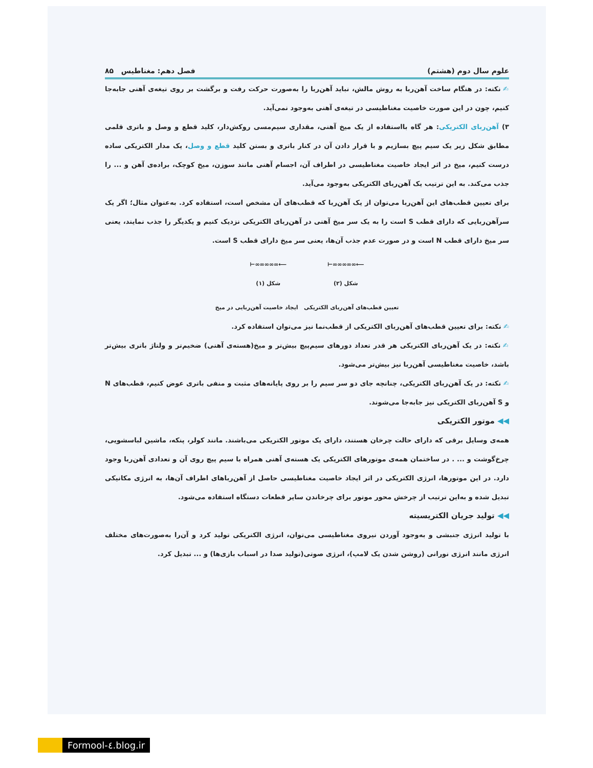علوم سال دوم (هشتم) فصل دهم: مغناطیس ۸۵
✍ نکته: در هنگام ساخت آهن‌ربا به روش مالش، نباید آهن‌ربا را به‌صورت حرکت رفت و برگشت بر روی تیغه‌ی آهنی جابه‌جا کنیم، چون در این صورت خاصیت مغناطیسی در تیغه‌ی آهنی به‌وجود نمی‌آید.
۳) آهن‌ربای الکتریکی: هر گاه بااستفاده از یک میخ آهنی، مقداری سیم‌مسی روکش‌دار، کلید قطع و وصل و باتری قلمی مطابق شکل زیر یک سیم پیچ بسازیم و با قرار دادن آن در کنار باتری و بستن کلید قطع و وصل، یک مدار الکتریکی ساده درست کنیم، میخ در اثر ایجاد خاصیت مغناطیسی در اطراف آن، اجسام آهنی مانند سوزن، میخ کوچک، براده‌ی آهن و ... را جذب می‌کند. به این ترتیب یک آهن‌ربای الکتریکی به‌وجود می‌آید.
برای تعیین قطب‌های این آهن‌ربا می‌توان از یک آهن‌ربا که قطب‌های آن مشخص است، استفاده کرد. به‌عنوان مثال؛ اگر یک سرآهن‌ربایی که دارای قطب S است را به یک سر میخ آهنی در آهن‌ربای الکتریکی نزدیک کنیم و یکدیگر را جذب نمایند، یعنی سر میخ دارای قطب N است و در صورت عدم جذب آن‌ها، یعنی سر میخ دارای قطب S است.
⟵∞∞∞∞∞⊣
شکل (۲)
⟵∞∞∞∞∞⊣
شکل (۱)
تعیین قطب‌های آهن‌ربای الکتریکی ایجاد خاصیت آهن‌ربایی در میخ
✍ نکته: برای تعیین قطب‌های آهن‌ربای الکتریکی از قطب‌نما نیز می‌توان استفاده کرد.
✍ نکته: در یک آهن‌ربای الکتریکی هر قدر تعداد دورهای سیم‌پیچ بیش‌تر و میخ(هسته‌ی آهنی) ضخیم‌تر و ولتاژ باتری بیش‌تر باشد، خاصیت مغناطیسی آهن‌ربا نیز بیش‌تر می‌شود.
✍ نکته: در یک آهن‌ربای الکتریکی، چنانچه جای دو سر سیم را بر روی پایانه‌های مثبت و منفی باتری عوض کنیم، قطب‌های N و S آهن‌ربای الکتریکی نیز جابه‌جا می‌شوند.
◀◀ موتور الکتریکی
همه‌ی وسایل برقی که دارای حالت چرخان هستند، دارای یک موتور الکتریکی می‌باشند. مانند کولر، پنکه، ماشین لباسشویی، چرخ‌گوشت و ... . در ساختمان همه‌ی موتورهای الکتریکی یک هسته‌ی آهنی همراه با سیم پیچ روی آن و تعدادی آهن‌ربا وجود دارد. در این موتورها، انرژی الکتریکی در اثر ایجاد خاصیت مغناطیسی حاصل از آهن‌رباهای اطراف آن‌ها، به انرژی مکانیکی تبدیل شده و به‌این ترتیب از چرخش محور موتور برای چرخاندن سایر قطعات دستگاه استفاده می‌شود.
◀◀ تولید جریان الکتریسیته
با تولید انرژی جنبشی و به‌وجود آوردن نیروی مغناطیسی می‌توان، انرژی الکتریکی تولید کرد و آن‌را به‌صورت‌های مختلف انرژی مانند انرژی نورانی (روشن شدن یک لامپ)، انرژی صوتی(تولید صدا در اسباب بازی‌ها) و ... تبدیل کرد.
Formool-٤.blog.ir